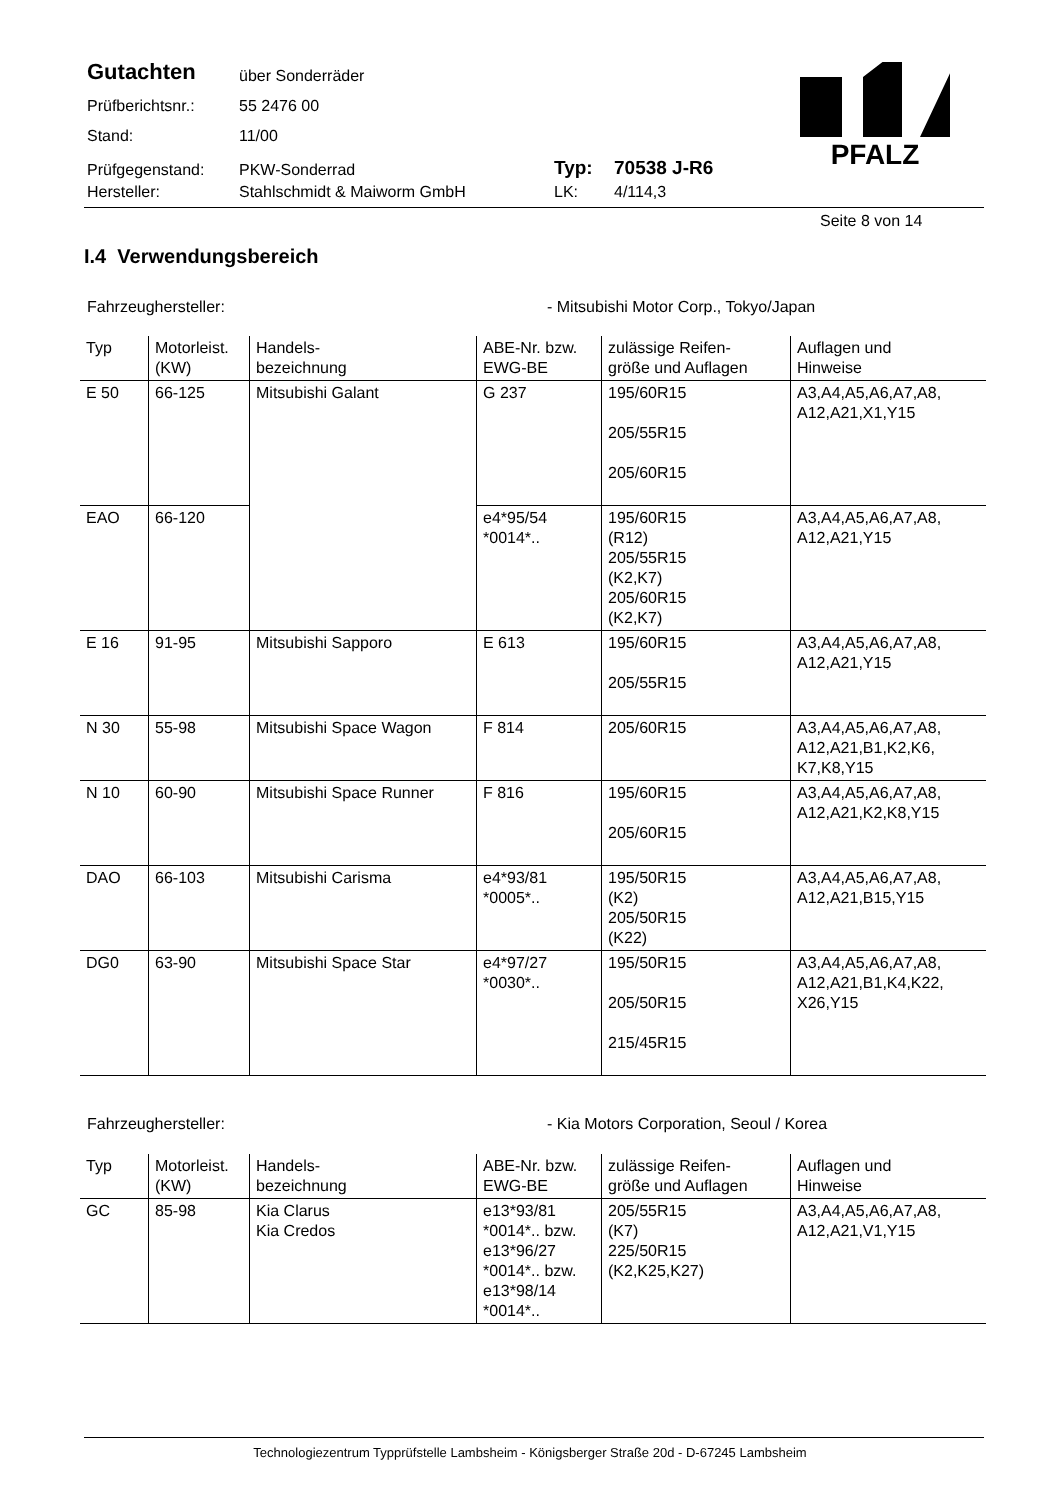Gutachten über Sonderräder
Prüfberichtsnr.: 55 2476 00
Stand: 11/00
Prüfgegenstand: PKW-Sonderrad Typ: 70538 J-R6
Hersteller: Stahlschmidt & Maiworm GmbH LK: 4/114,3
PFALZ
Seite 8 von 14
I.4 Verwendungsbereich
Fahrzeughersteller: - Mitsubishi Motor Corp., Tokyo/Japan
| Typ | Motorleist. (KW) | Handels- bezeichnung | ABE-Nr. bzw. EWG-BE | zulässige Reifen- größe und Auflagen | Auflagen und Hinweise |
| --- | --- | --- | --- | --- | --- |
| E 50 | 66-125 | Mitsubishi Galant | G 237 | 195/60R15 205/55R15 205/60R15 | A3,A4,A5,A6,A7,A8, A12,A21,X1,Y15 |
| EAO | 66-120 | | e4*95/54 *0014*.. | 195/60R15 (R12) 205/55R15 (K2,K7) 205/60R15 (K2,K7) | A3,A4,A5,A6,A7,A8, A12,A21,Y15 |
| E 16 | 91-95 | Mitsubishi Sapporo | E 613 | 195/60R15 205/55R15 | A3,A4,A5,A6,A7,A8, A12,A21,Y15 |
| N 30 | 55-98 | Mitsubishi Space Wagon | F 814 | 205/60R15 | A3,A4,A5,A6,A7,A8, A12,A21,B1,K2,K6, K7,K8,Y15 |
| N 10 | 60-90 | Mitsubishi Space Runner | F 816 | 195/60R15 205/60R15 | A3,A4,A5,A6,A7,A8, A12,A21,K2,K8,Y15 |
| DAO | 66-103 | Mitsubishi Carisma | e4*93/81 *0005*.. | 195/50R15 (K2) 205/50R15 (K22) | A3,A4,A5,A6,A7,A8, A12,A21,B15,Y15 |
| DG0 | 63-90 | Mitsubishi Space Star | e4*97/27 *0030*.. | 195/50R15 205/50R15 215/45R15 | A3,A4,A5,A6,A7,A8, A12,A21,B1,K4,K22, X26,Y15 |
Fahrzeughersteller: - Kia Motors Corporation, Seoul / Korea
| Typ | Motorleist. (KW) | Handels- bezeichnung | ABE-Nr. bzw. EWG-BE | zulässige Reifen- größe und Auflagen | Auflagen und Hinweise |
| --- | --- | --- | --- | --- | --- |
| GC | 85-98 | Kia Clarus Kia Credos | e13*93/81 *0014*.. bzw. e13*96/27 *0014*.. bzw. e13*98/14 *0014*.. | 205/55R15 (K7) 225/50R15 (K2,K25,K27) | A3,A4,A5,A6,A7,A8, A12,A21,V1,Y15 |
Technologiezentrum Typprüfstelle Lambsheim - Königsberger Straße 20d - D-67245 Lambsheim